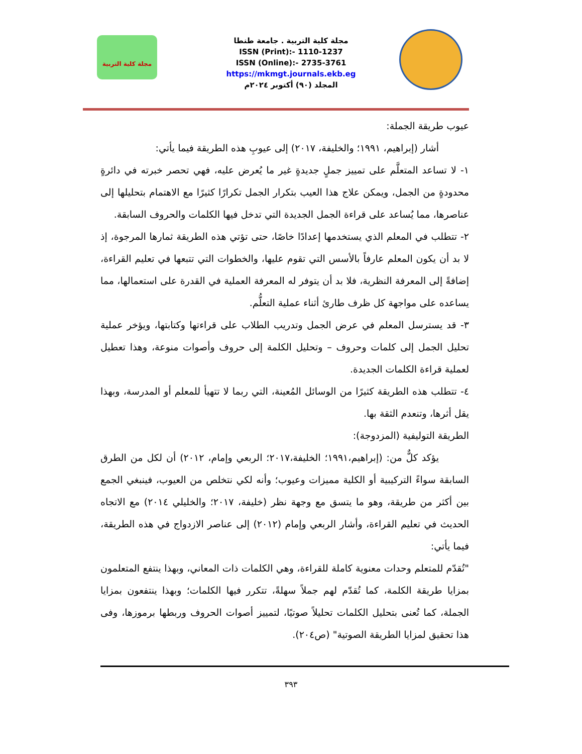مجلة كلية التربية
مجلة كلية التربية . جامعة طنطا
ISSN (Print):- 1110-1237
ISSN (Online):- 2735-3761
https://mkmgt.journals.ekb.eg
المجلد (٩٠) أكتوبر ٢٠٢٤م
عيوب طريقة الجملة:
أشار (إبراهيم، ١٩٩١؛ والخليفة، ٢٠١٧) إلى عيوبِ هذه الطريقة فيما يأتي:
١- لا تساعد المتعلَّم على تمييز جملٍ جديدةٍ غير ما يُعرض عليه، فهي تحصر خبرته في دائرةٍ محدودةٍ من الجمل، ويمكن علاج هذا العيب بتكرار الجمل تكرارًا كثيرًا مع الاهتمام بتحليلها إلى عناصرها، مما يُساعد على قراءة الجمل الجديدة التي تدخل فيها الكلمات والحروف السابقة.
٢- تتطلب في المعلم الذي يستخدمها إعدادًا خاصًا، حتى تؤتي هذه الطريقة ثمارها المرجوة، إذ لا بد أن يكون المعلم عارفاً بالأسس التي تقوم عليها، والخطوات التي تتبعها في تعليم القراءة، إضافةً إلى المعرفة النظرية، فلا بد أن يتوفر له المعرفة العملية في القدرة على استعمالها، مما يساعده على مواجهة كل ظرف طارئ أثناء عملية التعلُّم.
٣- قد يسترسل المعلم في عرض الجمل وتدريب الطلاب على قراءتها وكتابتها، ويؤخر عملية تحليل الجمل إلى كلمات وحروف – وتحليل الكلمة إلى حروف وأصوات منوعة، وهذا تعطيل لعملية قراءة الكلمات الجديدة.
٤- تتطلب هذه الطريقة كثيرًا من الوسائل المُعينة، التي ربما لا تتهيأ للمعلم أو المدرسة، وبهذا يقل أثرها، وتنعدم الثقة بها.
الطريقة التوليفية (المزدوجة):
يؤكد كلٌّ من: (إبراهيم،١٩٩١؛ الخليفة،٢٠١٧؛ الربعي وإمام، ٢٠١٢) أن لكل من الطرق السابقة سواءً التركيبية أو الكلية مميزات وعيوب؛ وأنه لكي نتخلص من العيوب، فينبغي الجمع بين أكثر من طريقة، وهو ما يتسق مع وجهة نظر (خليفة، ٢٠١٧؛ والخليلي ٢٠١٤) مع الاتجاه الحديث في تعليم القراءة، وأشار الربعي وإمام (٢٠١٢) إلى عناصر الازدواج في هذه الطريقة، فيما يأتي:
"تُقدّم للمتعلم وحدات معنوية كاملة للقراءة، وهي الكلمات ذات المعاني، وبهذا ينتفع المتعلمون بمزايا طريقة الكلمة، كما تُقدّم لهم جملاً سهلةً، تتكرر فيها الكلمات؛ وبهذا ينتفعون بمزايا الجملة، كما تُعنى بتحليل الكلمات تحليلاً صوتيًا، لتمييز أصوات الحروف وربطها برموزها، وفى هذا تحقيق لمزايا الطريقة الصوتية" (ص٢٠٤).
٣٩٣